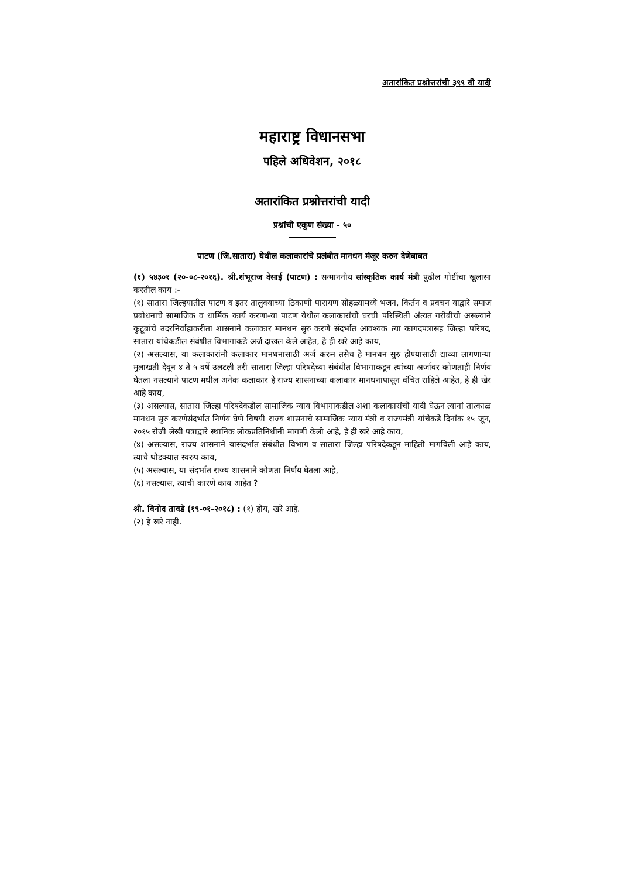अतारांकित प्रश्नोत्तरांची ३९९ वी यादी
महाराष्ट्र विधानसभा
पहिले अधिवेशन, २०१८
अतारांकित प्रश्नोत्तरांची यादी
प्रश्नांची एकूण संख्या - ५०
पाटण (जि.सातारा) येथील कलाकारांचे प्रलंबीत मानधन मंजूर करुन देणेबाबत
(१) ५४३०१ (२०-०८-२०१६). श्री.शंभूराज देसाई (पाटण) : सन्माननीय सांस्कृतिक कार्य मंत्री पुढील गोष्टींचा खुलासा करतील काय :-
(१) सातारा जिल्हयातील पाटण व इतर तालुक्याच्या ठिकाणी पारायण सोहळ्यामध्ये भजन, किर्तन व प्रवचन याद्वारे समाज प्रबोधनाचे सामाजिक व धार्मिक कार्य करणा-या पाटण येथील कलाकारांची घरची परिस्थिती अंत्यत गरीबीची असल्याने कुटूबांचे उदरनिर्वाहाकरीता शासनाने कलाकार मानधन सुरु करणे संदर्भात आवश्यक त्या कागदपत्रासह जिल्हा परिषद, सातारा यांचेकडील संबंधीत विभागाकडे अर्ज दाखल केले आहेत, हे ही खरे आहे काय,
(२) असल्यास, या कलाकारांनी कलाकार मानधनासाठी अर्ज करुन तसेच हे मानधन सुरु होण्यासाठी द्याव्या लागणाऱ्या मुलाखती देवून ४ ते ५ वर्षे उलटली तरी सातारा जिल्हा परिषदेच्या संबंधीत विभागाकडून त्यांच्या अर्जावर कोणताही निर्णय घेतला नसल्याने पाटण मधील अनेक कलाकार हे राज्य शासनाच्या कलाकार मानधनापासून वंचित राहिले आहेत, हे ही खेर आहे काय,
(३) असल्यास, सातारा जिल्हा परिषदेकडील सामाजिक न्याय विभागाकडील अशा कलाकारांची यादी घेऊन त्यानां तात्काळ मानधन सुरु करणेसंदर्भात निर्णय घेणे विषयी राज्य शासनाचे सामाजिक न्याय मंत्री व राज्यमंत्री यांचेकडे दिनांक १५ जून, २०१५ रोजी लेखी पत्राद्वारे स्थानिक लोकप्रतिनिधीनी मागणी केली आहे, हे ही खरे आहे काय,
(४) असल्यास, राज्य शासनाने यासंदर्भात संबंधीत विभाग व सातारा जिल्हा परिषदेकडून माहिती मागविली आहे काय, त्याचे थोडक्यात स्वरुप काय,
(५) असल्यास, या संदर्भात राज्य शासनाने कोणता निर्णय घेतला आहे,
(६) नसल्यास, त्याची कारणे काय आहेत ?
श्री. विनोद तावडे (१९-०१-२०१८) : (१) होय, खरे आहे.
(२) हे खरे नाही.